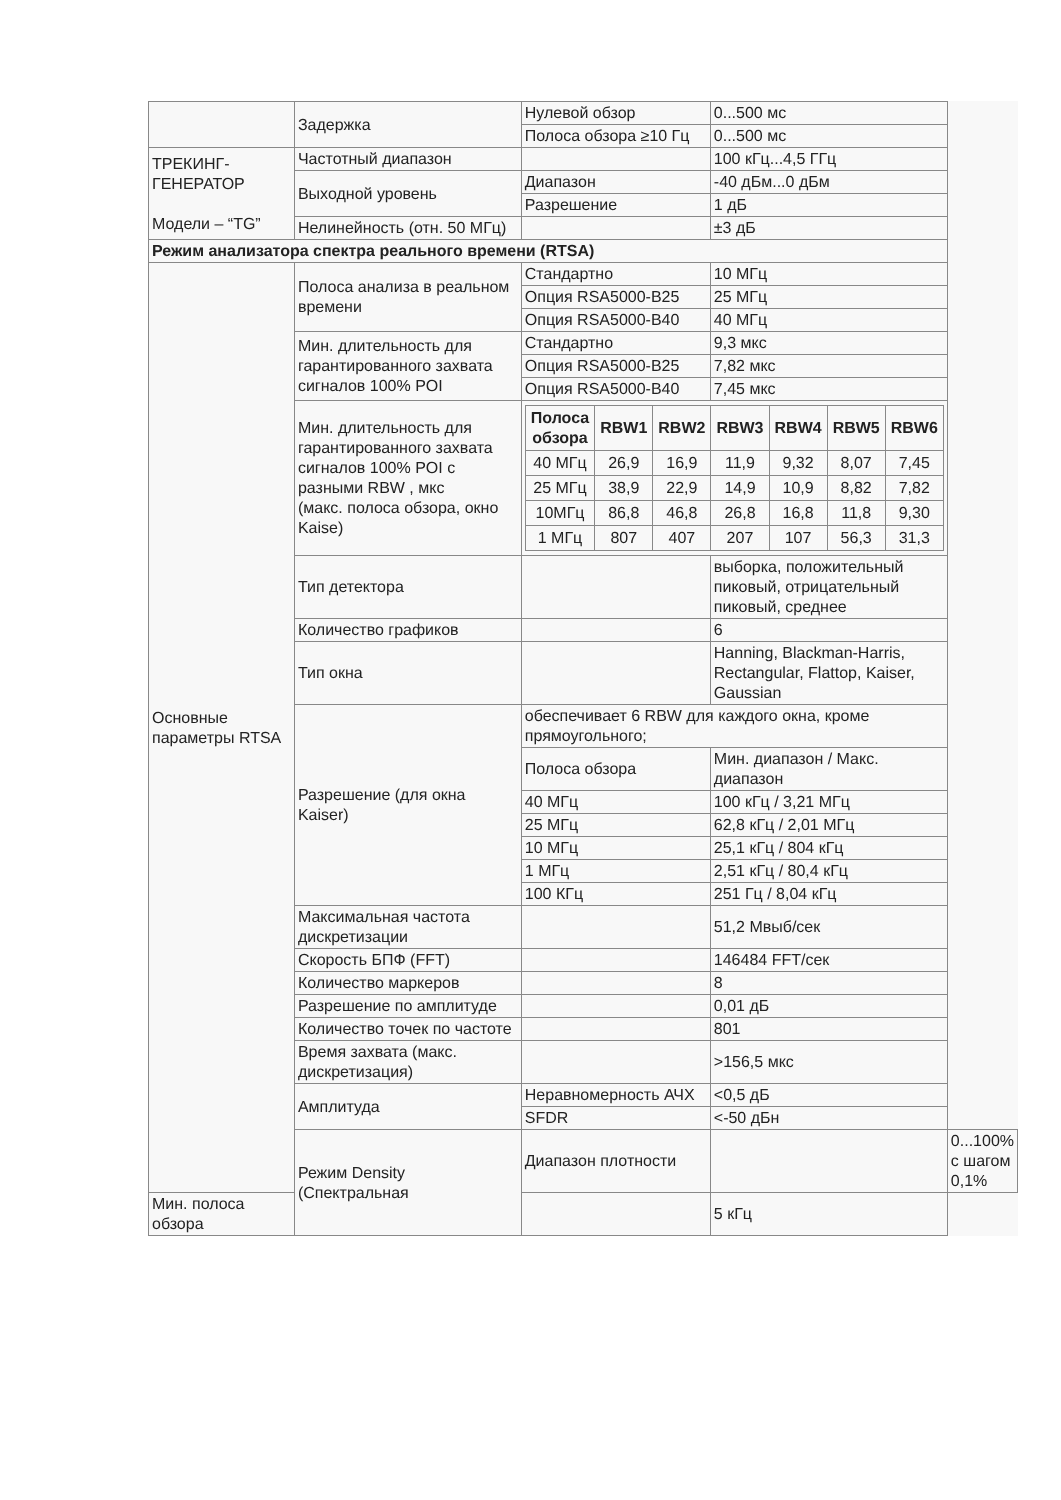| | Задержка | Нулевой обзор | 0...500 мс | |
| | | Полоса обзора ≥10 Гц | 0...500 мс | |
| ТРЕКИНГ- ГЕНЕРАТОР Модели – “TG” | Частотный диапазон | | 100 кГц...4,5 ГГц | |
| | Выходной уровень | Диапазон | -40 дБм...0 дБм | |
| | | Разрешение | 1 дБ | |
| | Нелинейность (отн. 50 МГц) | | ±3 дБ | |
| Режим анализатора спектра реального времени (RTSA) | | | | |
| Основные параметры RTSA | Полоса анализа в реальном времени | Стандартно | 10 МГц | |
| | | Опция RSA5000-B25 | 25 МГц | |
| | | Опция RSA5000-B40 | 40 МГц | |
| | Мин. длительность для гарантированного захвата сигналов 100% POI | Стандартно | 9,3 мкс | |
| | | Опция RSA5000-B25 | 7,82 мкс | |
| | | Опция RSA5000-B40 | 7,45 мкс | |
| | Мин. длительность для гарантированного захвата сигналов 100% POI с разными RBW , мкс (макс. полоса обзора, окно Kaise) | / Полоса обзора / RBW1 / RBW2 / RBW3 / RBW4 / RBW5 / RBW6 / / --- / --- / --- / --- / --- / --- / --- / / 40 МГц / 26,9 / 16,9 / 11,9 / 9,32 / 8,07 / 7,45 / / 25 МГц / 38,9 / 22,9 / 14,9 / 10,9 / 8,82 / 7,82 / / 10МГц / 86,8 / 46,8 / 26,8 / 16,8 / 11,8 / 9,30 / / 1 МГц / 807 / 407 / 207 / 107 / 56,3 / 31,3 / | | |
| | Тип детектора | | выборка, положительный пиковый, отрицательный пиковый, среднее | |
| | Количество графиков | | 6 | |
| | Тип окна | | Hanning, Blackman-Harris, Rectangular, Flattop, Kaiser, Gaussian | |
| | Разрешение (для окна Kaiser) | обеспечивает 6 RBW для каждого окна, кроме прямоугольного; | | |
| | | Полоса обзора | Мин. диапазон / Макс. диапазон | |
| | | 40 МГц | 100 кГц / 3,21 МГц | |
| | | 25 МГц | 62,8 кГц / 2,01 МГц | |
| | | 10 МГц | 25,1 кГц / 804 кГц | |
| | | 1 МГц | 2,51 кГц / 80,4 кГц | |
| | | 100 КГц | 251 Гц / 8,04 кГц | |
| | Максимальная частота дискретизации | | 51,2 Мвыб/сек | |
| | Скорость БПФ (FFT) | | 146484 FFT/сек | |
| | Количество маркеров | | 8 | |
| | Разрешение по амплитуде | | 0,01 дБ | |
| | Количество точек по частоте | | 801 | |
| | Время захвата (макс. дискретизация) | | >156,5 мкс | |
| | Амплитуда | Неравномерность АЧХ | <0,5 дБ | |
| | | SFDR | <-50 дБн | |
| | Режим Density (Спектральная | Диапазон плотности | | 0...100% с шагом 0,1% |
| Мин. полоса обзора | | | 5 кГц | |